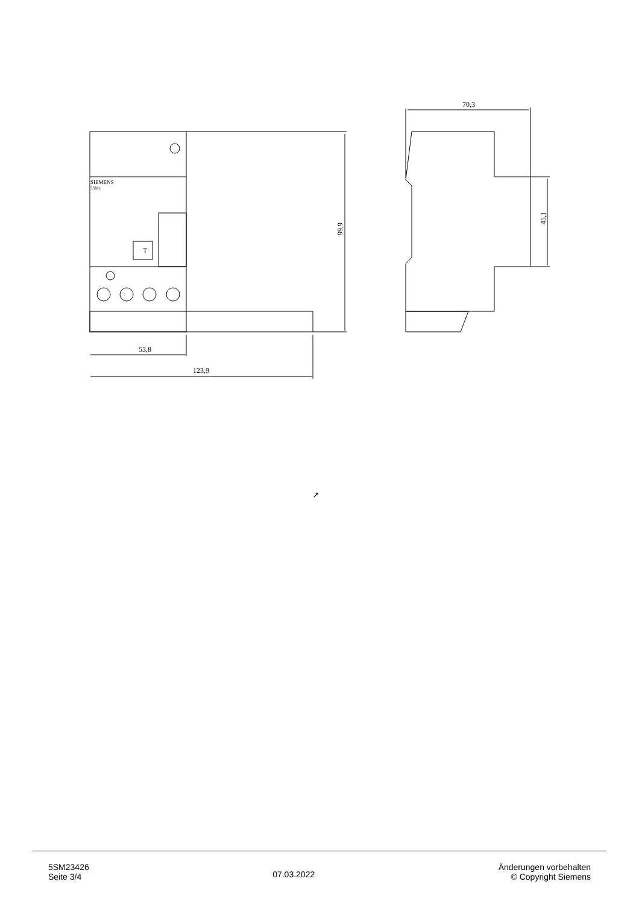SIEMENS
5SMz
T
53,8
123,9
70,3
99,9
45,1
↗
5SM23426
Seite 3/4
07.03.2022
Änderungen vorbehalten
© Copyright Siemens